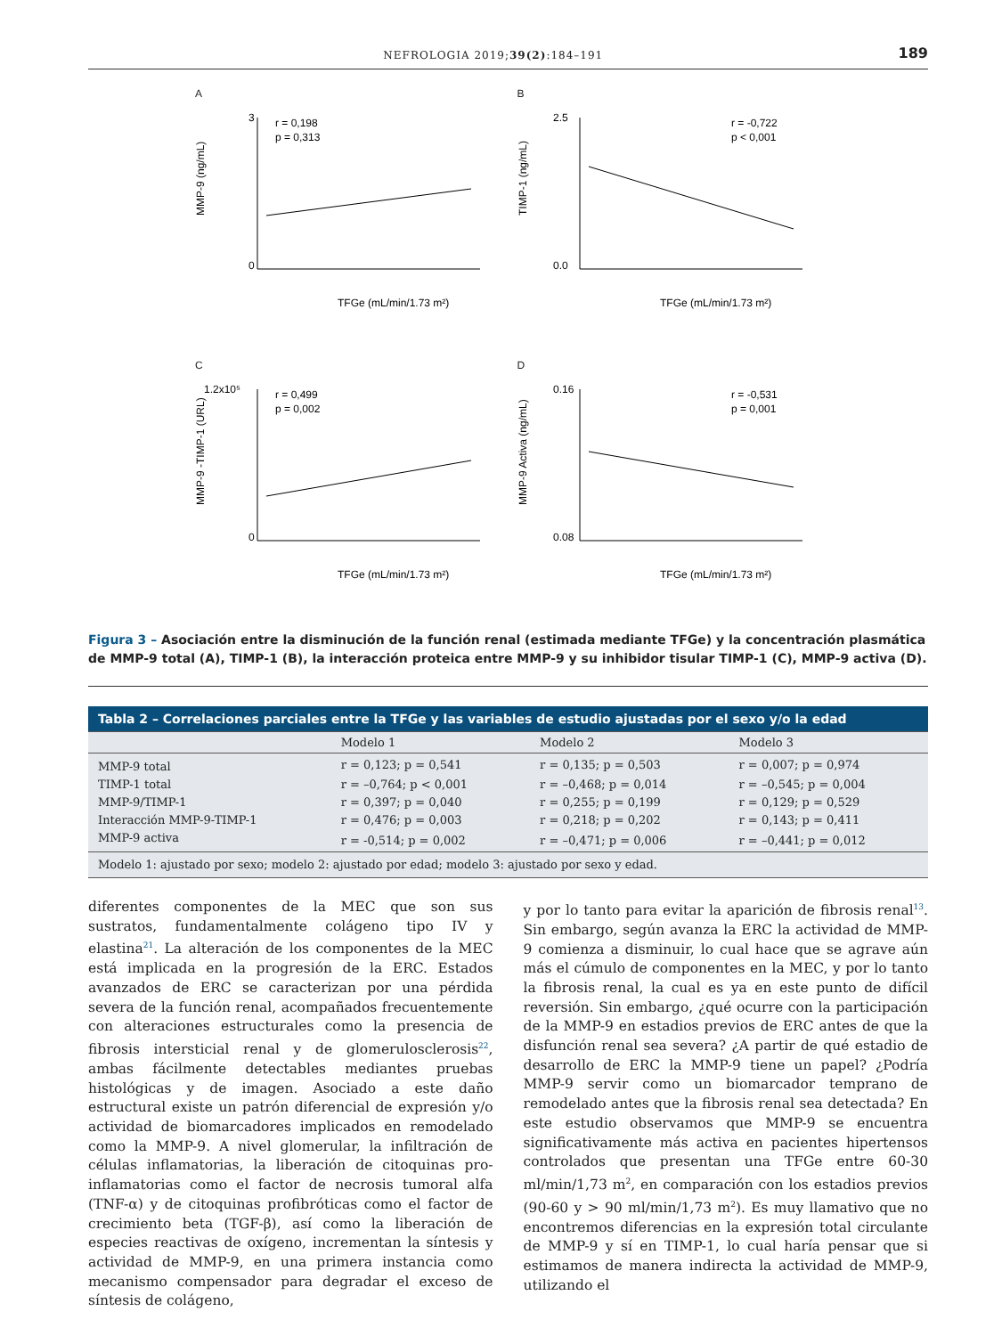NEFROLOGIA 2019;39(2):184–191
189
A
r = 0,198
p = 0,313
3
0
TFGe (mL/min/1.73 m²)
MMP-9 (ng/mL)
B
r = -0,722
p < 0,001
2.5
0.0
TFGe (mL/min/1.73 m²)
TIMP-1 (ng/mL)
C
r = 0,499
p = 0,002
1.2x10⁵
0
TFGe (mL/min/1.73 m²)
MMP-9 -TIMP-1 (URL)
D
r = -0,531
p = 0,001
0.16
0.08
TFGe (mL/min/1.73 m²)
MMP-9 Activa (ng/mL)
Figura 3 – Asociación entre la disminución de la función renal (estimada mediante TFGe) y la concentración plasmática de MMP-9 total (A), TIMP-1 (B), la interacción proteica entre MMP-9 y su inhibidor tisular TIMP-1 (C), MMP-9 activa (D).
| Tabla 2 – Correlaciones parciales entre la TFGe y las variables de estudio ajustadas por el sexo y/o la edad | | | |
| --- | --- | --- | --- |
| | Modelo 1 | Modelo 2 | Modelo 3 |
| MMP-9 total | r = 0,123; p = 0,541 | r = 0,135; p = 0,503 | r = 0,007; p = 0,974 |
| TIMP-1 total | r = –0,764; p < 0,001 | r = –0,468; p = 0,014 | r = –0,545; p = 0,004 |
| MMP-9/TIMP-1 | r = 0,397; p = 0,040 | r = 0,255; p = 0,199 | r = 0,129; p = 0,529 |
| Interacción MMP-9-TIMP-1 | r = 0,476; p = 0,003 | r = 0,218; p = 0,202 | r = 0,143; p = 0,411 |
| MMP-9 activa | r = -0,514; p = 0,002 | r = –0,471; p = 0,006 | r = –0,441; p = 0,012 |
| Modelo 1: ajustado por sexo; modelo 2: ajustado por edad; modelo 3: ajustado por sexo y edad. | | | |
diferentes componentes de la MEC que son sus sustratos, fundamentalmente colágeno tipo IV y elastina<sup>21</sup>. La alteración de los componentes de la MEC está implicada en la progresión de la ERC. Estados avanzados de ERC se caracterizan por una pérdida severa de la función renal, acompañados frecuentemente con alteraciones estructurales como la presencia de fibrosis intersticial renal y de glomerulosclerosis<sup>22</sup>, ambas fácilmente detectables mediantes pruebas histológicas y de imagen. Asociado a este daño estructural existe un patrón diferencial de expresión y/o actividad de biomarcadores implicados en remodelado como la MMP-9. A nivel glomerular, la infiltración de células inflamatorias, la liberación de citoquinas pro-inflamatorias como el factor de necrosis tumoral alfa (TNF-α) y de citoquinas profibróticas como el factor de crecimiento beta (TGF-β), así como la liberación de especies reactivas de oxígeno, incrementan la síntesis y actividad de MMP-9, en una primera instancia como mecanismo compensador para degradar el exceso de síntesis de colágeno,
y por lo tanto para evitar la aparición de fibrosis renal<sup>13</sup>. Sin embargo, según avanza la ERC la actividad de MMP-9 comienza a disminuir, lo cual hace que se agrave aún más el cúmulo de componentes en la MEC, y por lo tanto la fibrosis renal, la cual es ya en este punto de difícil reversión. Sin embargo, ¿qué ocurre con la participación de la MMP-9 en estadios previos de ERC antes de que la disfunción renal sea severa? ¿A partir de qué estadio de desarrollo de ERC la MMP-9 tiene un papel? ¿Podría MMP-9 servir como un biomarcador temprano de remodelado antes que la fibrosis renal sea detectada? En este estudio observamos que MMP-9 se encuentra significativamente más activa en pacientes hipertensos controlados que presentan una TFGe entre 60-30 ml/min/1,73 m<sup>2</sup>, en comparación con los estadios previos (90-60 y > 90 ml/min/1,73 m<sup>2</sup>). Es muy llamativo que no encontremos diferencias en la expresión total circulante de MMP-9 y sí en TIMP-1, lo cual haría pensar que si estimamos de manera indirecta la actividad de MMP-9, utilizando el